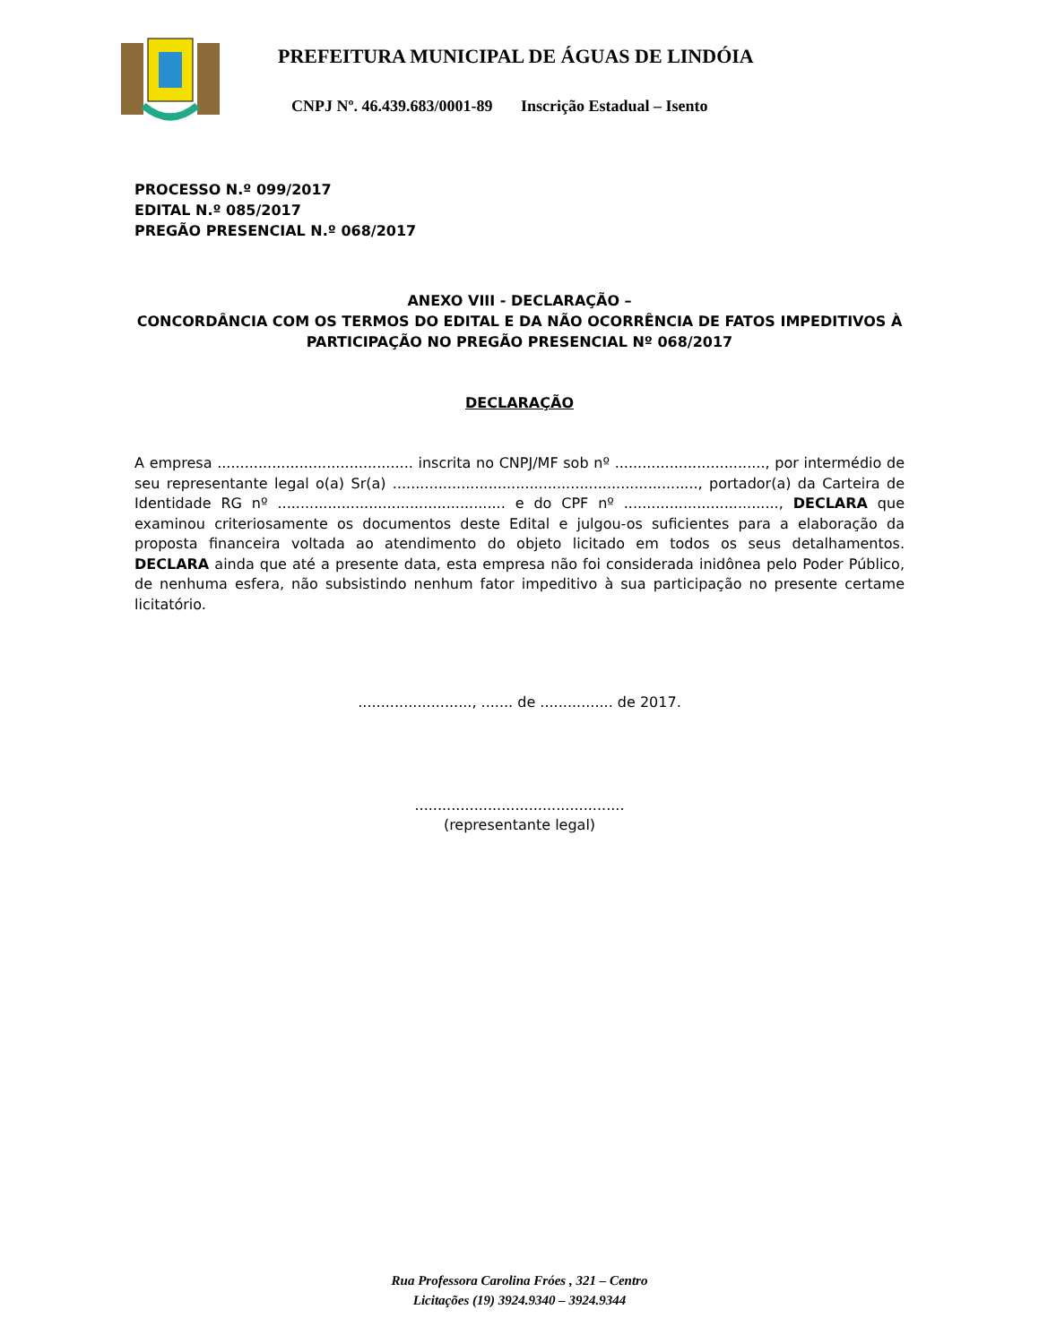PREFEITURA MUNICIPAL DE ÁGUAS DE LINDÓIA
CNPJ Nº. 46.439.683/0001-89 Inscrição Estadual – Isento
PROCESSO N.º 099/2017
EDITAL N.º 085/2017
PREGÃO PRESENCIAL N.º 068/2017
ANEXO VIII - DECLARAÇÃO –
CONCORDÂNCIA COM OS TERMOS DO EDITAL E DA NÃO OCORRÊNCIA DE FATOS IMPEDITIVOS À PARTICIPAÇÃO NO PREGÃO PRESENCIAL Nº 068/2017
DECLARAÇÃO
A empresa ........................................... inscrita no CNPJ/MF sob nº ................................., por intermédio de seu representante legal o(a) Sr(a) ..................................................................., portador(a) da Carteira de Identidade RG nº .................................................. e do CPF nº .................................., DECLARA que examinou criteriosamente os documentos deste Edital e julgou-os suficientes para a elaboração da proposta financeira voltada ao atendimento do objeto licitado em todos os seus detalhamentos. DECLARA ainda que até a presente data, esta empresa não foi considerada inidônea pelo Poder Público, de nenhuma esfera, não subsistindo nenhum fator impeditivo à sua participação no presente certame licitatório.
........................., ....... de ................ de 2017.
..............................................
(representante legal)
Rua Professora Carolina Fróes , 321 – Centro
Licitações (19) 3924.9340 – 3924.9344